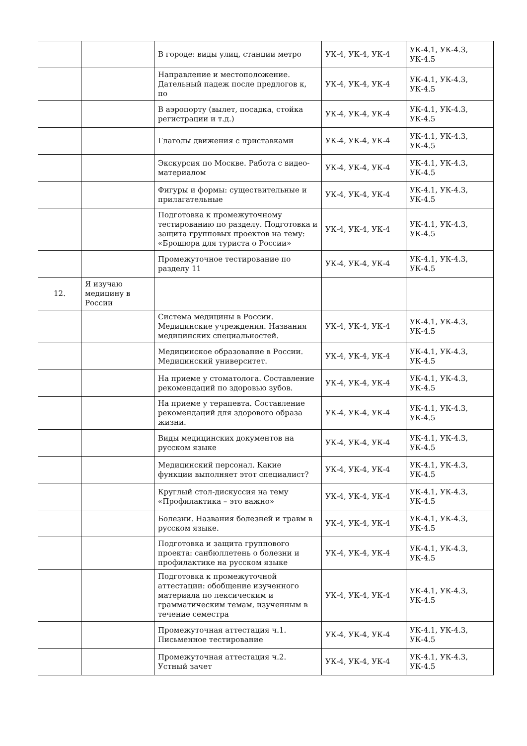| | | В городе: виды улиц, станции метро | УК-4, УК-4, УК-4 | УК-4.1, УК-4.3, УК-4.5 |
| | | Направление и местоположение. Дательный падеж после предлогов к, по | УК-4, УК-4, УК-4 | УК-4.1, УК-4.3, УК-4.5 |
| | | В аэропорту (вылет, посадка, стойка регистрации и т.д.) | УК-4, УК-4, УК-4 | УК-4.1, УК-4.3, УК-4.5 |
| | | Глаголы движения с приставками | УК-4, УК-4, УК-4 | УК-4.1, УК-4.3, УК-4.5 |
| | | Экскурсия по Москве. Работа с видео-материалом | УК-4, УК-4, УК-4 | УК-4.1, УК-4.3, УК-4.5 |
| | | Фигуры и формы: существительные и прилагательные | УК-4, УК-4, УК-4 | УК-4.1, УК-4.3, УК-4.5 |
| | | Подготовка к промежуточному тестированию по разделу. Подготовка и защита групповых проектов на тему: «Брошюра для туриста о России» | УК-4, УК-4, УК-4 | УК-4.1, УК-4.3, УК-4.5 |
| | | Промежуточное тестирование по разделу 11 | УК-4, УК-4, УК-4 | УК-4.1, УК-4.3, УК-4.5 |
| 12. | Я изучаю медицину в России | | | |
| | | Система медицины в России. Медицинские учреждения. Названия медицинских специальностей. | УК-4, УК-4, УК-4 | УК-4.1, УК-4.3, УК-4.5 |
| | | Медицинское образование в России. Медицинский университет. | УК-4, УК-4, УК-4 | УК-4.1, УК-4.3, УК-4.5 |
| | | На приеме у стоматолога. Составление рекомендаций по здоровью зубов. | УК-4, УК-4, УК-4 | УК-4.1, УК-4.3, УК-4.5 |
| | | На приеме у терапевта. Составление рекомендаций для здорового образа жизни. | УК-4, УК-4, УК-4 | УК-4.1, УК-4.3, УК-4.5 |
| | | Виды медицинских документов на русском языке | УК-4, УК-4, УК-4 | УК-4.1, УК-4.3, УК-4.5 |
| | | Медицинский персонал. Какие функции выполняет этот специалист? | УК-4, УК-4, УК-4 | УК-4.1, УК-4.3, УК-4.5 |
| | | Круглый стол-дискуссия на тему «Профилактика – это важно» | УК-4, УК-4, УК-4 | УК-4.1, УК-4.3, УК-4.5 |
| | | Болезни. Названия болезней и травм в русском языке. | УК-4, УК-4, УК-4 | УК-4.1, УК-4.3, УК-4.5 |
| | | Подготовка и защита группового проекта: санбюллетень о болезни и профилактике на русском языке | УК-4, УК-4, УК-4 | УК-4.1, УК-4.3, УК-4.5 |
| | | Подготовка к промежуточной аттестации: обобщение изученного материала по лексическим и грамматическим темам, изученным в течение семестра | УК-4, УК-4, УК-4 | УК-4.1, УК-4.3, УК-4.5 |
| | | Промежуточная аттестация ч.1. Письменное тестирование | УК-4, УК-4, УК-4 | УК-4.1, УК-4.3, УК-4.5 |
| | | Промежуточная аттестация ч.2. Устный зачет | УК-4, УК-4, УК-4 | УК-4.1, УК-4.3, УК-4.5 |